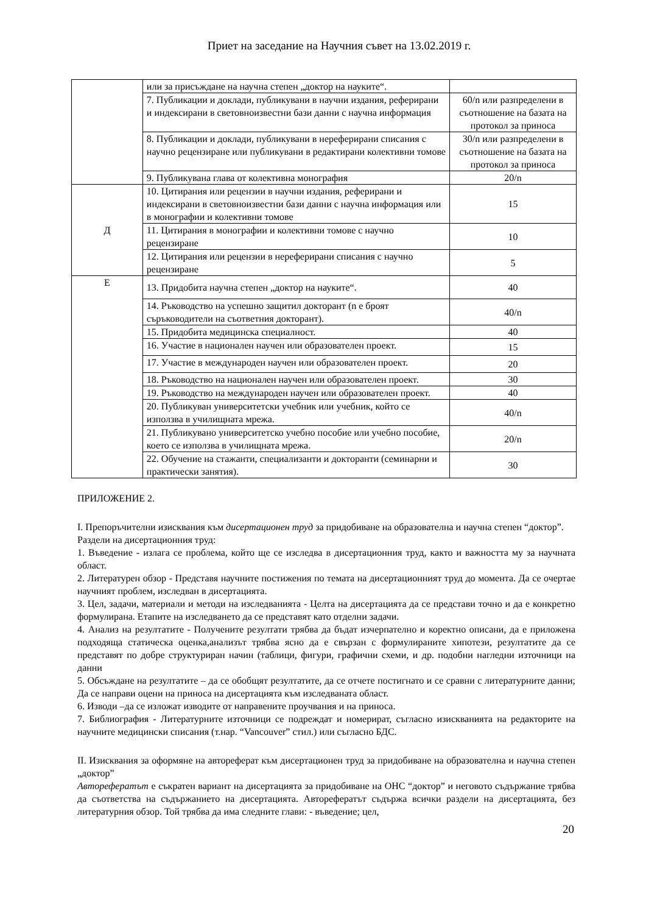Приет на заседание на Научния съвет на 13.02.2019 г.
| | или за присъждане на научна степен „доктор на науките“. | |
| | 7. Публикации и доклади, публикувани в научни издания, реферирани и индексирани в световноизвестни бази данни с научна информация | 60/n или разпределени в съотношение на базата на протокол за приноса |
| | 8. Публикации и доклади, публикувани в нереферирани списания с научно рецензиране или публикувани в редактирани колективни томове | 30/n или разпределени в съотношение на базата на протокол за приноса |
| | 9. Публикувана глава от колективна монография | 20/n |
| Д | 10. Цитирания или рецензии в научни издания, реферирани и индексирани в световноизвестни бази данни с научна информация или в монографии и колективни томове | 15 |
| | 11. Цитирания в монографии и колективни томове с научно рецензиране | 10 |
| | 12. Цитирания или рецензии в нереферирани списания с научно рецензиране | 5 |
| Е | 13. Придобита научна степен „доктор на науките“. | 40 |
| | 14. Ръководство на успешно защитил докторант (n е броят съръководители на съответния докторант). | 40/n |
| | 15. Придобита медицинска специалност. | 40 |
| | 16. Участие в национален научен или образователен проект. | 15 |
| | 17. Участие в международен научен или образователен проект. | 20 |
| | 18. Ръководство на национален научен или образователен проект. | 30 |
| | 19. Ръководство на международен научен или образователен проект. | 40 |
| | 20. Публикуван университетски учебник или учебник, който се използва в училищната мрежа. | 40/n |
| | 21. Публикувано университетско учебно пособие или учебно пособие, което се използва в училищната мрежа. | 20/n |
| | 22. Обучение на стажанти, специализанти и докторанти (семинарни и практически занятия). | 30 |
ПРИЛОЖЕНИЕ 2.
I. Препоръчителни изисквания към дисертационен труд за придобиване на образователна и научна степен “доктор”.
Раздели на дисертационния труд:
1. Въведение - излага се проблема, който ще се изследва в дисертационния труд, както и важността му за научната област.
2. Литературен обзор - Представя научните постижения по темата на дисертационният труд до момента. Да се очертае научният проблем, изследван в дисертацията.
3. Цел, задачи, материали и методи на изследванията - Целта на дисертацията да се представи точно и да е конкретно формулирана. Етапите на изследването да се представят като отделни задачи.
4. Анализ на резултатите - Получените резултати трябва да бъдат изчерпателно и коректно описани, да е приложена подходяща статическа оценка,анализът трябва ясно да е свързан с формулираните хипотези, резултатите да се представят по добре структуриран начин (таблици, фигури, графични схеми, и др. подобни нагледни източници на данни
5. Обсъждане на резултатите – да се обобщят резултатите, да се отчете постигнато и се сравни с литературните данни; Да се направи оцени на приноса на дисертацията към изследваната област.
6. Изводи –да се изложат изводите от направените проучвания и на приноса.
7. Библиография - Литературните източници се подреждат и номерират, съгласно изискванията на редакторите на научните медицински списания (т.нар. “Vancouver” стил.) или съгласно БДС.
II. Изисквания за оформяне на автореферат към дисертационен труд за придобиване на образователна и научна степен „доктор”
Авторефератът е съкратен вариант на дисертацията за придобиване на ОНС “доктор” и неговото съдържание трябва да съответства на съдържанието на дисертацията. Авторефератът съдържа всички раздели на дисертацията, без литературния обзор. Той трябва да има следните глави: - въведение; цел,
20